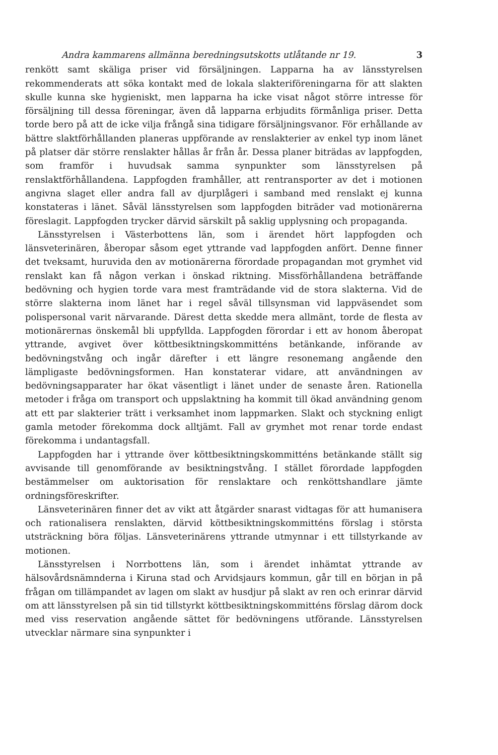Andra kammarens allmänna beredningsutskotts utlåtande nr 19. 3
renkött samt skäliga priser vid försäljningen. Lapparna ha av länsstyrelsen rekommenderats att söka kontakt med de lokala slakteriföreningarna för att slakten skulle kunna ske hygieniskt, men lapparna ha icke visat något större intresse för försäljning till dessa föreningar, även då lapparna erbjudits förmånliga priser. Detta torde bero på att de icke vilja frångå sina tidigare försäljningsvanor. För erhållande av bättre slaktförhållanden planeras uppförande av renslakterier av enkel typ inom länet på platser där större renslakter hållas år från år. Dessa planer biträdas av lappfogden, som framför i huvudsak samma synpunkter som länsstyrelsen på renslaktförhållandena. Lappfogden framhåller, att rentransporter av det i motionen angivna slaget eller andra fall av djurplågeri i samband med renslakt ej kunna konstateras i länet. Såväl länsstyrelsen som lappfogden biträder vad motionärerna föreslagit. Lappfogden trycker därvid särskilt på saklig upplysning och propaganda.
Länsstyrelsen i Västerbottens län, som i ärendet hört lappfogden och länsveterinären, åberopar såsom eget yttrande vad lappfogden anfört. Denne finner det tveksamt, huruvida den av motionärerna förordade propagandan mot grymhet vid renslakt kan få någon verkan i önskad riktning. Missförhållandena beträffande bedövning och hygien torde vara mest framträdande vid de stora slakterna. Vid de större slakterna inom länet har i regel såväl tillsynsman vid lappväsendet som polispersonal varit närvarande. Därest detta skedde mera allmänt, torde de flesta av motionärernas önskemål bli uppfyllda. Lappfogden förordar i ett av honom åberopat yttrande, avgivet över köttbesiktningskommitténs betänkande, införande av bedövningstvång och ingår därefter i ett längre resonemang angående den lämpligaste bedövningsformen. Han konstaterar vidare, att användningen av bedövningsapparater har ökat väsentligt i länet under de senaste åren. Rationella metoder i fråga om transport och uppslaktning ha kommit till ökad användning genom att ett par slakterier trätt i verksamhet inom lappmarken. Slakt och styckning enligt gamla metoder förekomma dock alltjämt. Fall av grymhet mot renar torde endast förekomma i undantagsfall.
Lappfogden har i yttrande över köttbesiktningskommitténs betänkande ställt sig avvisande till genomförande av besiktningstvång. I stället förordade lappfogden bestämmelser om auktorisation för renslaktare och renköttshandlare jämte ordningsföreskrifter.
Länsveterinären finner det av vikt att åtgärder snarast vidtagas för att humanisera och rationalisera renslakten, därvid köttbesiktningskommitténs förslag i största utsträckning böra följas. Länsveterinärens yttrande utmynnar i ett tillstyrkande av motionen.
Länsstyrelsen i Norrbottens län, som i ärendet inhämtat yttrande av hälsovårdsnämnderna i Kiruna stad och Arvidsjaurs kommun, går till en början in på frågan om tillämpandet av lagen om slakt av husdjur på slakt av ren och erinrar därvid om att länsstyrelsen på sin tid tillstyrkt köttbesiktningskommitténs förslag därom dock med viss reservation angående sättet för bedövningens utförande. Länsstyrelsen utvecklar närmare sina synpunkter i